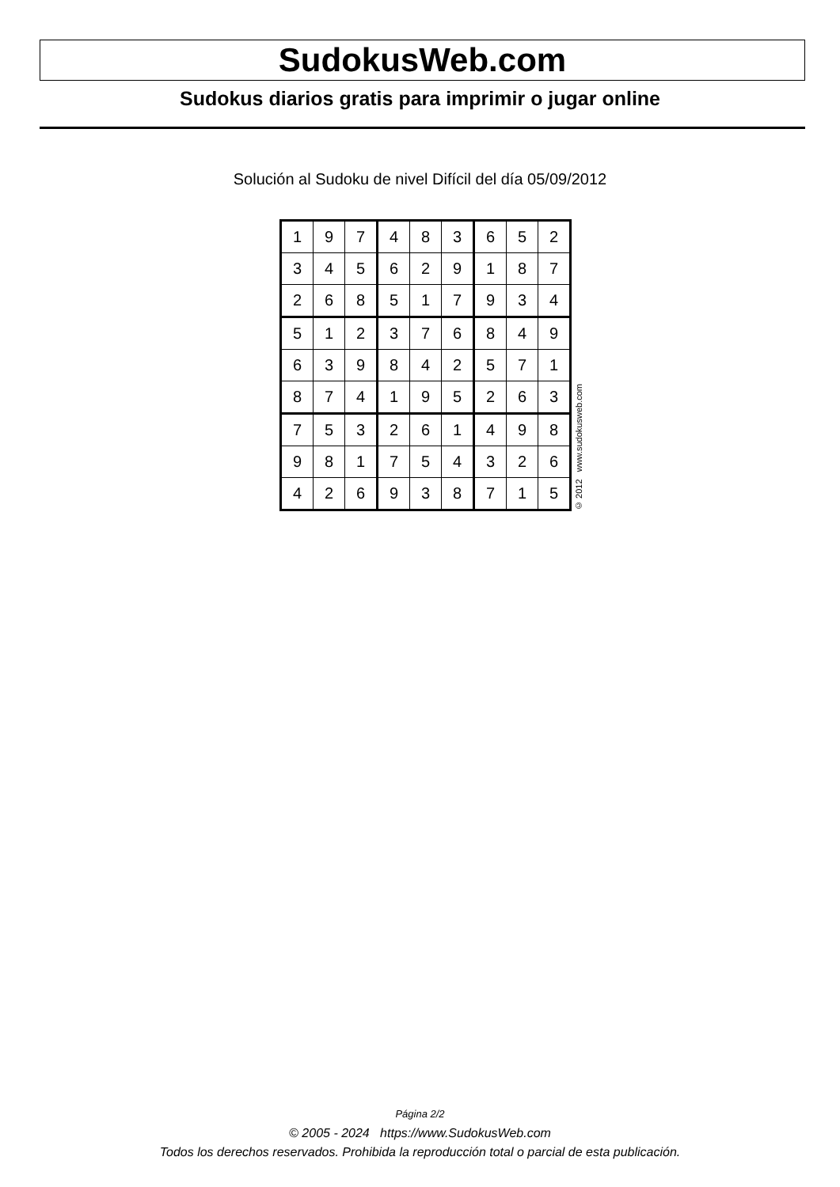SudokusWeb.com
Sudokus diarios gratis para imprimir o jugar online
Solución al Sudoku de nivel Difícil del día 05/09/2012
| 1 | 9 | 7 | 4 | 8 | 3 | 6 | 5 | 2 |
| 3 | 4 | 5 | 6 | 2 | 9 | 1 | 8 | 7 |
| 2 | 6 | 8 | 5 | 1 | 7 | 9 | 3 | 4 |
| 5 | 1 | 2 | 3 | 7 | 6 | 8 | 4 | 9 |
| 6 | 3 | 9 | 8 | 4 | 2 | 5 | 7 | 1 |
| 8 | 7 | 4 | 1 | 9 | 5 | 2 | 6 | 3 |
| 7 | 5 | 3 | 2 | 6 | 1 | 4 | 9 | 8 |
| 9 | 8 | 1 | 7 | 5 | 4 | 3 | 2 | 6 |
| 4 | 2 | 6 | 9 | 3 | 8 | 7 | 1 | 5 |
© 2012 www.sudokusweb.com
Página 2/2
© 2005 - 2024 https://www.SudokusWeb.com
Todos los derechos reservados. Prohibida la reproducción total o parcial de esta publicación.